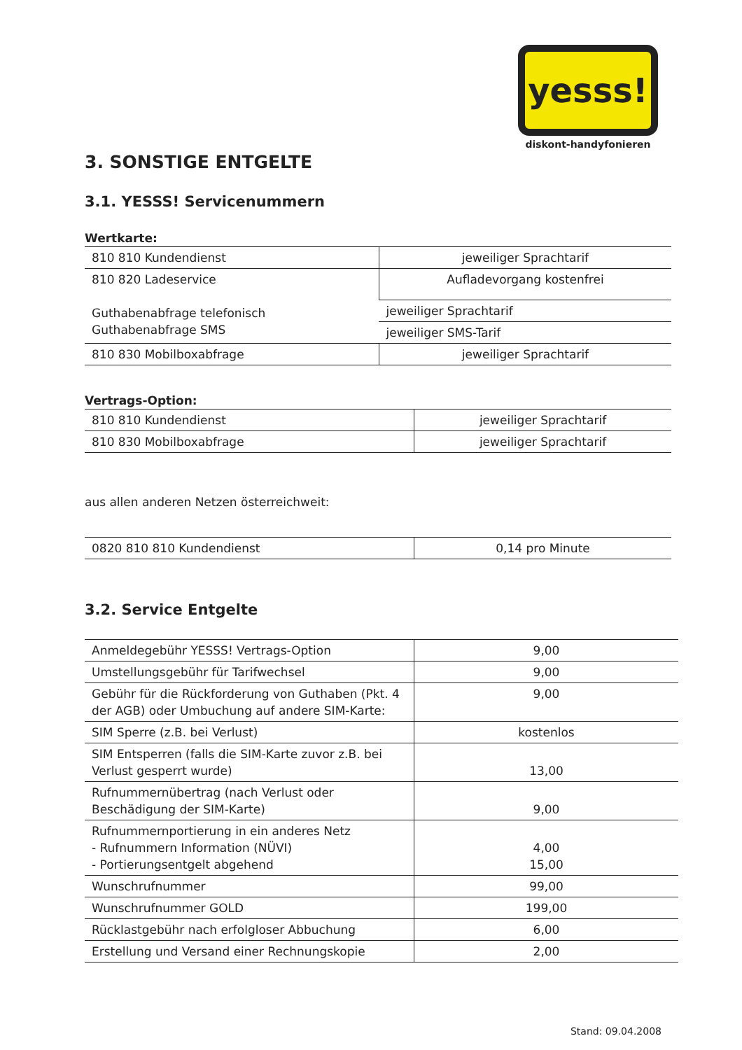yesss!
diskont-handyfonieren
3. SONSTIGE ENTGELTE
3.1. YESSS! Servicenummern
Wertkarte:
| 810 810 Kundendienst | jeweiliger Sprachtarif |
| 810 820 Ladeservice Guthabenabfrage telefonisch Guthabenabfrage SMS | Aufladevorgang kostenfrei |
| | jeweiliger Sprachtarif |
| | jeweiliger SMS-Tarif |
| 810 830 Mobilboxabfrage | jeweiliger Sprachtarif |
Vertrags-Option:
| 810 810 Kundendienst | jeweiliger Sprachtarif |
| 810 830 Mobilboxabfrage | jeweiliger Sprachtarif |
aus allen anderen Netzen österreichweit:
| 0820 810 810 Kundendienst | 0,14 pro Minute |
3.2. Service Entgelte
| Anmeldegebühr YESSS! Vertrags-Option | 9,00 |
| Umstellungsgebühr für Tarifwechsel | 9,00 |
| Gebühr für die Rückforderung von Guthaben (Pkt. 4 der AGB) oder Umbuchung auf andere SIM-Karte: | 9,00 |
| SIM Sperre (z.B. bei Verlust) | kostenlos |
| SIM Entsperren (falls die SIM-Karte zuvor z.B. bei Verlust gesperrt wurde) | 13,00 |
| Rufnummernübertrag (nach Verlust oder Beschädigung der SIM-Karte) | 9,00 |
| Rufnummernportierung in ein anderes Netz - Rufnummern Information (NÜVI) - Portierungsentgelt abgehend | 4,00 15,00 |
| Wunschrufnummer | 99,00 |
| Wunschrufnummer GOLD | 199,00 |
| Rücklastgebühr nach erfolgloser Abbuchung | 6,00 |
| Erstellung und Versand einer Rechnungskopie | 2,00 |
Stand: 09.04.2008